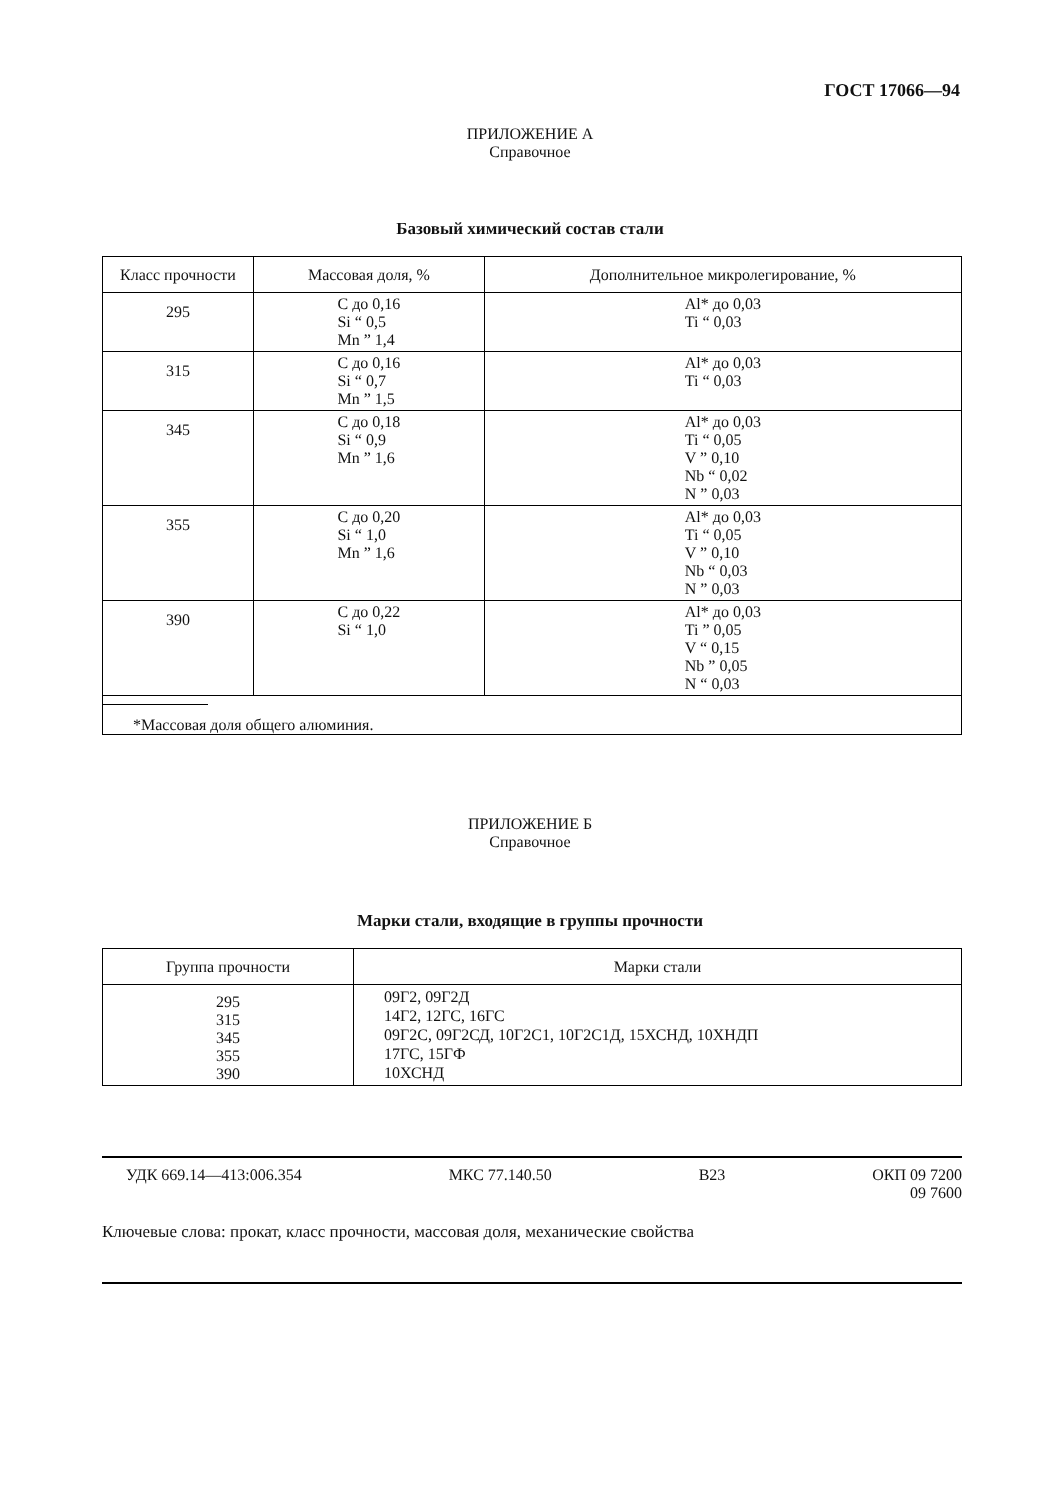ГОСТ 17066—94
ПРИЛОЖЕНИЕ А
Справочное
Базовый химический состав стали
| Класс прочности | Массовая доля, % | Дополнительное микролегирование, % |
| --- | --- | --- |
| 295 | С до 0,16 Si “ 0,5 Mn ” 1,4 | Al* до 0,03 Ti “ 0,03 |
| 315 | С до 0,16 Si “ 0,7 Mn ” 1,5 | Al* до 0,03 Ti “ 0,03 |
| 345 | С до 0,18 Si “ 0,9 Mn ” 1,6 | Al* до 0,03 Ti “ 0,05 V ” 0,10 Nb “ 0,02 N ” 0,03 |
| 355 | С до 0,20 Si “ 1,0 Mn ” 1,6 | Al* до 0,03 Ti “ 0,05 V ” 0,10 Nb “ 0,03 N ” 0,03 |
| 390 | С до 0,22 Si “ 1,0 | Al* до 0,03 Ti ” 0,05 V “ 0,15 Nb ” 0,05 N “ 0,03 |
| *Массовая доля общего алюминия. | | |
ПРИЛОЖЕНИЕ Б
Справочное
Марки стали, входящие в группы прочности
| Группа прочности | Марки стали |
| --- | --- |
| 295 315 345 355 390 | 09Г2, 09Г2Д 14Г2, 12ГС, 16ГС 09Г2С, 09Г2СД, 10Г2С1, 10Г2С1Д, 15ХСНД, 10ХНДП 17ГС, 15ГФ 10ХСНД |
УДК 669.14—413:006.354 МКС 77.140.50 В23 ОКП 09 7200
09 7600
Ключевые слова: прокат, класс прочности, массовая доля, механические свойства